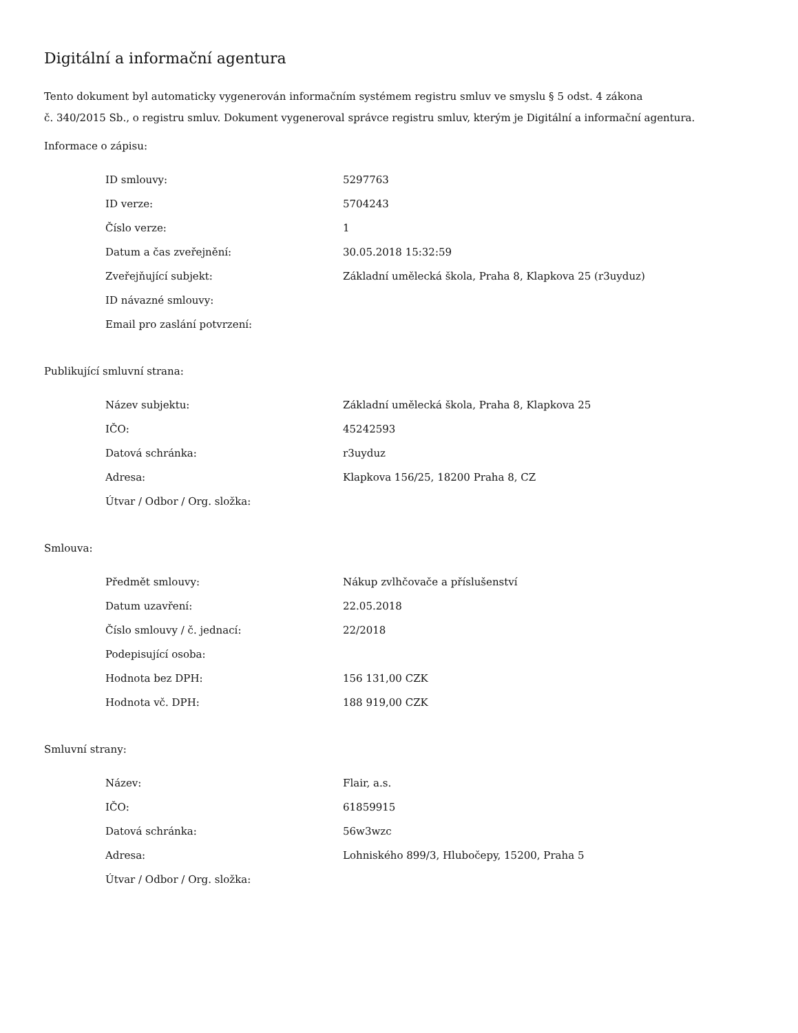Digitální a informační agentura
Tento dokument byl automaticky vygenerován informačním systémem registru smluv ve smyslu § 5 odst. 4 zákona
č. 340/2015 Sb., o registru smluv. Dokument vygeneroval správce registru smluv, kterým je Digitální a informační agentura.
Informace o zápisu:
| ID smlouvy: | 5297763 |
| ID verze: | 5704243 |
| Číslo verze: | 1 |
| Datum a čas zveřejnění: | 30.05.2018 15:32:59 |
| Zveřejňující subjekt: | Základní umělecká škola, Praha 8, Klapkova 25 (r3uyduz) |
| ID návazné smlouvy: | |
| Email pro zaslání potvrzení: | |
Publikující smluvní strana:
| Název subjektu: | Základní umělecká škola, Praha 8, Klapkova 25 |
| IČO: | 45242593 |
| Datová schránka: | r3uyduz |
| Adresa: | Klapkova 156/25, 18200 Praha 8, CZ |
| Útvar / Odbor / Org. složka: | |
Smlouva:
| Předmět smlouvy: | Nákup zvlhčovače a příslušenství |
| Datum uzavření: | 22.05.2018 |
| Číslo smlouvy / č. jednací: | 22/2018 |
| Podepisující osoba: | |
| Hodnota bez DPH: | 156 131,00 CZK |
| Hodnota vč. DPH: | 188 919,00 CZK |
Smluvní strany:
| Název: | Flair, a.s. |
| IČO: | 61859915 |
| Datová schránka: | 56w3wzc |
| Adresa: | Lohniského 899/3, Hlubočepy, 15200, Praha 5 |
| Útvar / Odbor / Org. složka: | |